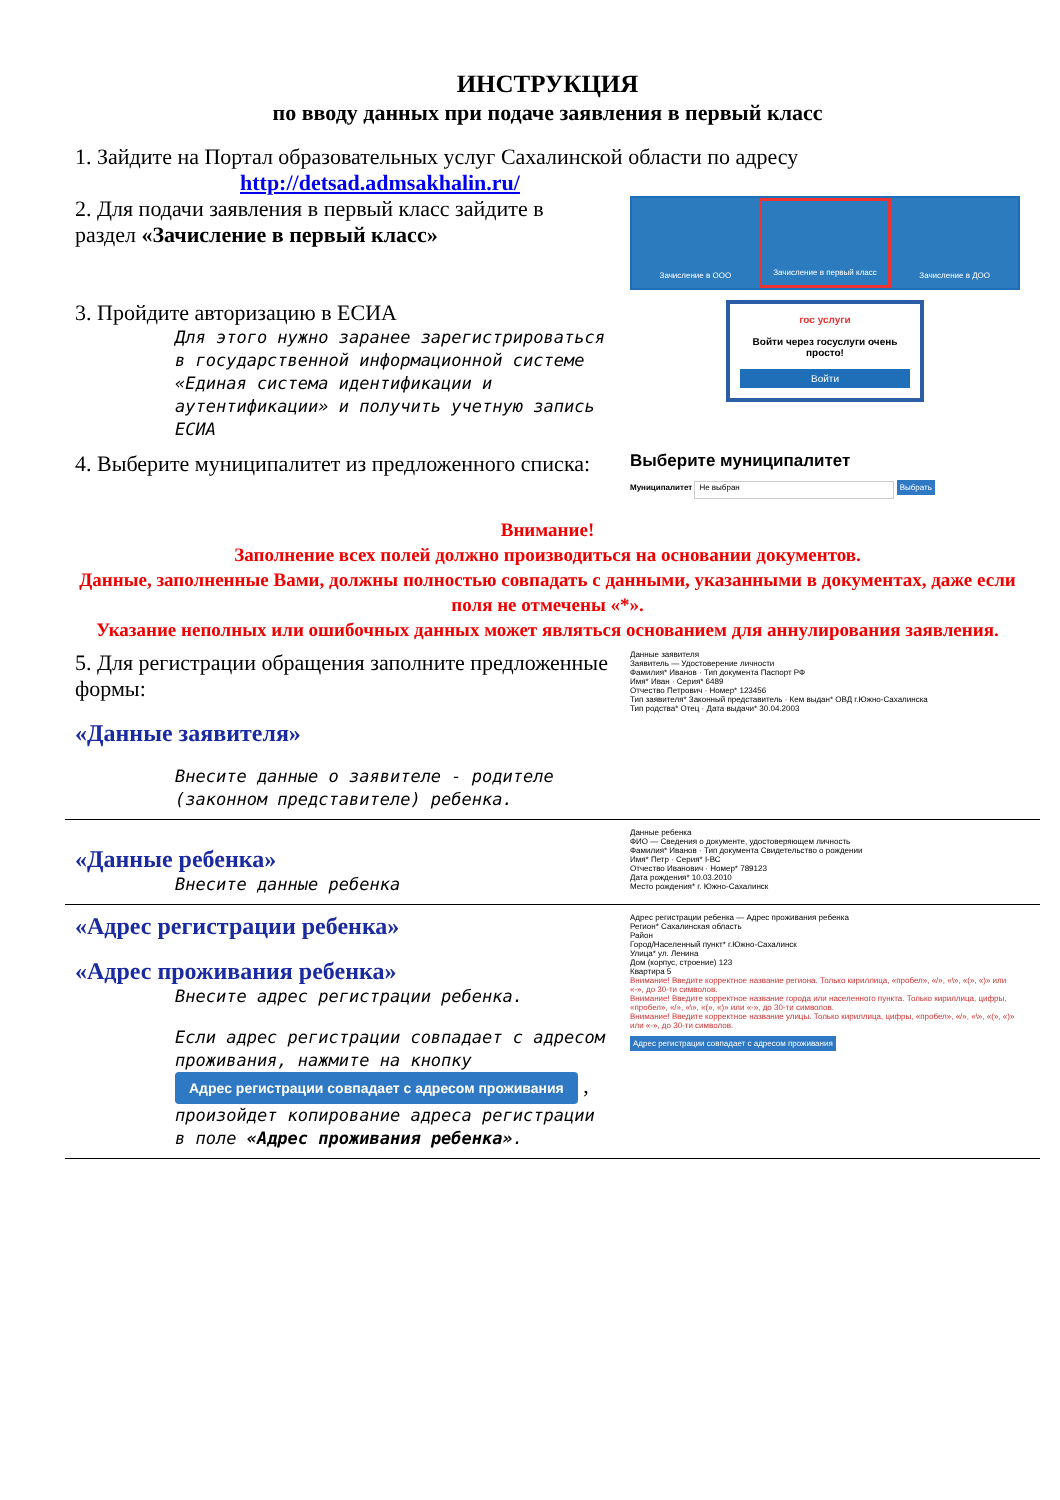ИНСТРУКЦИЯ
по вводу данных при подаче заявления в первый класс
1. Зайдите на Портал образовательных услуг Сахалинской области по адресу
http://detsad.admsakhalin.ru/
2. Для подачи заявления в первый класс зайдите в раздел «Зачисление в первый класс»
Зачисление в ООО Зачисление в первый класс Зачисление в ДОО
3. Пройдите авторизацию в ЕСИА
Для этого нужно заранее зарегистрироваться в государственной информационной системе «Единая система идентификации и аутентификации» и получить учетную запись ЕСИА
гос услуги
Войти через госуслуги очень просто!
Войти
4. Выберите муниципалитет из предложенного списка:
Выберите муниципалитет
Муниципалитет Не выбран Выбрать
Внимание!
Заполнение всех полей должно производиться на основании документов.
Данные, заполненные Вами, должны полностью совпадать с данными, указанными в документах, даже если поля не отмечены «*».
Указание неполных или ошибочных данных может являться основанием для аннулирования заявления.
5. Для регистрации обращения заполните предложенные формы:
«Данные заявителя»
Внесите данные о заявителе - родителе (законном представителе) ребенка.
Данные заявителя
Заявитель — Удостоверение личности
Фамилия* Иванов · Тип документа Паспорт РФ
Имя* Иван · Серия* 6489
Отчество Петрович · Номер* 123456
Тип заявителя* Законный представитель · Кем выдан* ОВД г.Южно-Сахалинска
Тип родства* Отец · Дата выдачи* 30.04.2003
«Данные ребенка»
Внесите данные ребенка
Данные ребенка
ФИО — Сведения о документе, удостоверяющем личность
Фамилия* Иванов · Тип документа Свидетельство о рождении
Имя* Петр · Серия* I-ВС
Отчество Иванович · Номер* 789123
Дата рождения* 10.03.2010
Место рождения* г. Южно-Сахалинск
«Адрес регистрации ребенка»
«Адрес проживания ребенка»
Внесите адрес регистрации ребенка.
Если адрес регистрации совпадает с адресом проживания, нажмите на кнопку
Адрес регистрации совпадает с адресом проживания ,
произойдет копирование адреса регистрации в поле «Адрес проживания ребенка».
Адрес регистрации ребенка — Адрес проживания ребенка
Регион* Сахалинская область
Район
Город/Населенный пункт* г.Южно-Сахалинск
Улица* ул. Ленина
Дом (корпус, строение) 123
Квартира 5
Внимание! Введите корректное название региона. Только кириллица, «пробел», «/», «\», «(», «)» или «-», до 30-ти символов.
Внимание! Введите корректное название города или населенного пункта. Только кириллица, цифры, «пробел», «/», «\», «(», «)» или «-», до 30-ти символов.
Внимание! Введите корректное название улицы. Только кириллица, цифры, «пробел», «/», «\», «(», «)» или «-», до 30-ти символов.
Адрес регистрации совпадает с адресом проживания